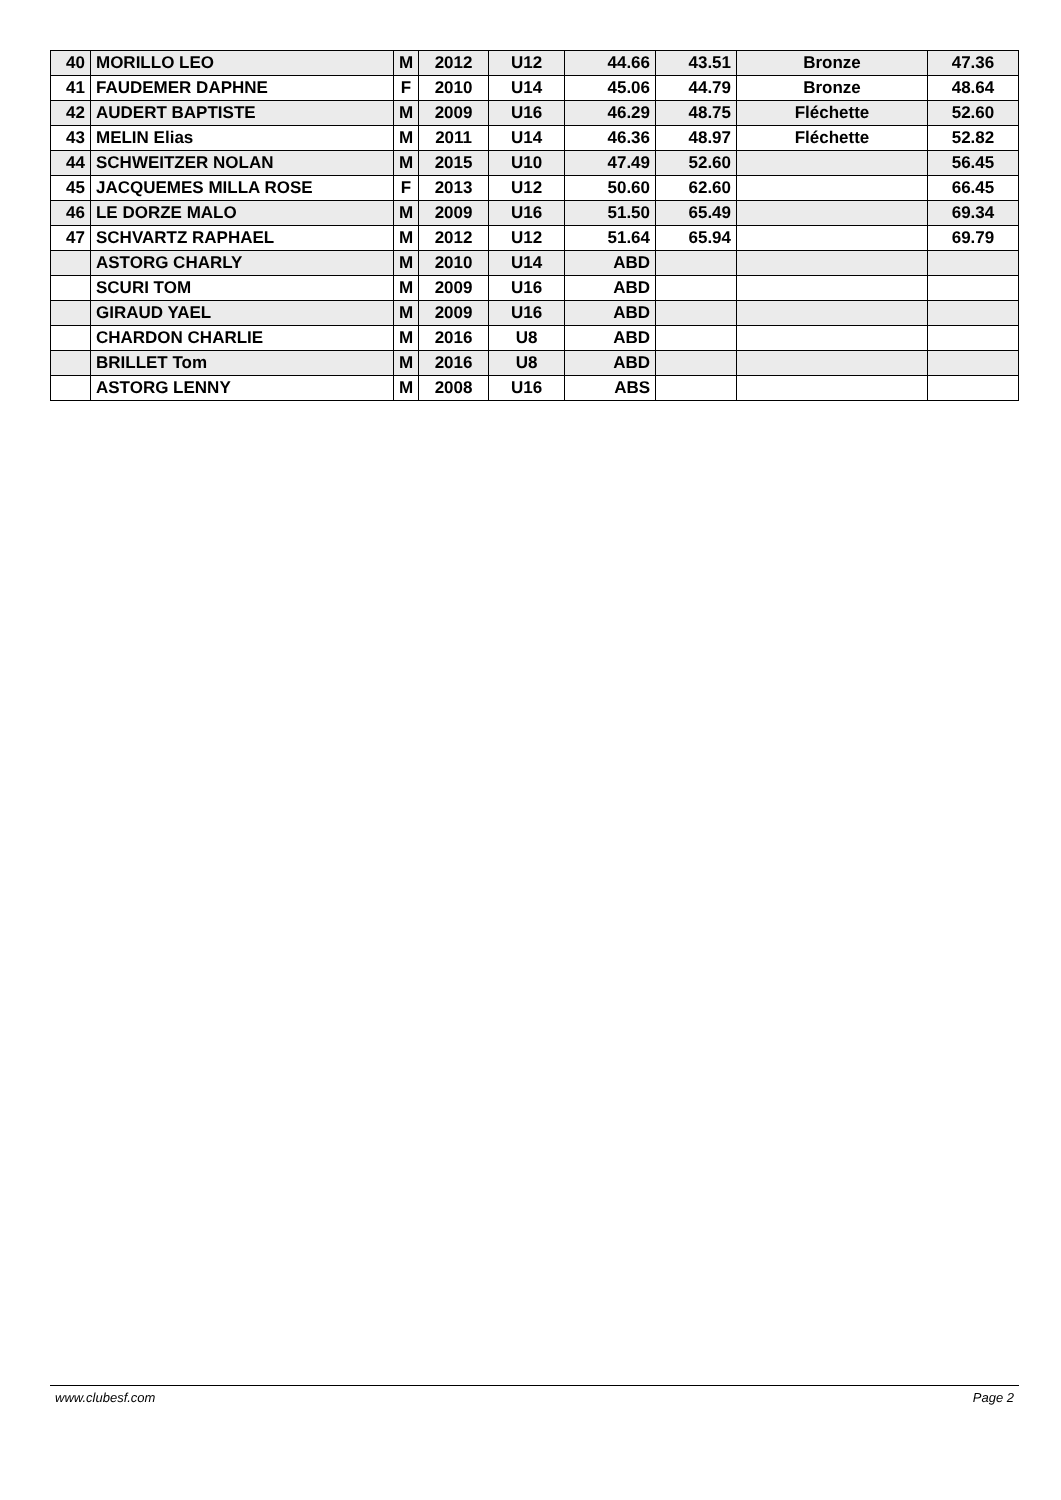| 40 | MORILLO LEO | M | 2012 | U12 | 44.66 | 43.51 | Bronze | 47.36 |
| 41 | FAUDEMER DAPHNE | F | 2010 | U14 | 45.06 | 44.79 | Bronze | 48.64 |
| 42 | AUDERT BAPTISTE | M | 2009 | U16 | 46.29 | 48.75 | Fléchette | 52.60 |
| 43 | MELIN Elias | M | 2011 | U14 | 46.36 | 48.97 | Fléchette | 52.82 |
| 44 | SCHWEITZER NOLAN | M | 2015 | U10 | 47.49 | 52.60 | | 56.45 |
| 45 | JACQUEMES MILLA ROSE | F | 2013 | U12 | 50.60 | 62.60 | | 66.45 |
| 46 | LE DORZE MALO | M | 2009 | U16 | 51.50 | 65.49 | | 69.34 |
| 47 | SCHVARTZ RAPHAEL | M | 2012 | U12 | 51.64 | 65.94 | | 69.79 |
| | ASTORG CHARLY | M | 2010 | U14 | ABD | | | |
| | SCURI TOM | M | 2009 | U16 | ABD | | | |
| | GIRAUD YAEL | M | 2009 | U16 | ABD | | | |
| | CHARDON CHARLIE | M | 2016 | U8 | ABD | | | |
| | BRILLET Tom | M | 2016 | U8 | ABD | | | |
| | ASTORG LENNY | M | 2008 | U16 | ABS | | | |
www.clubesf.com Page 2